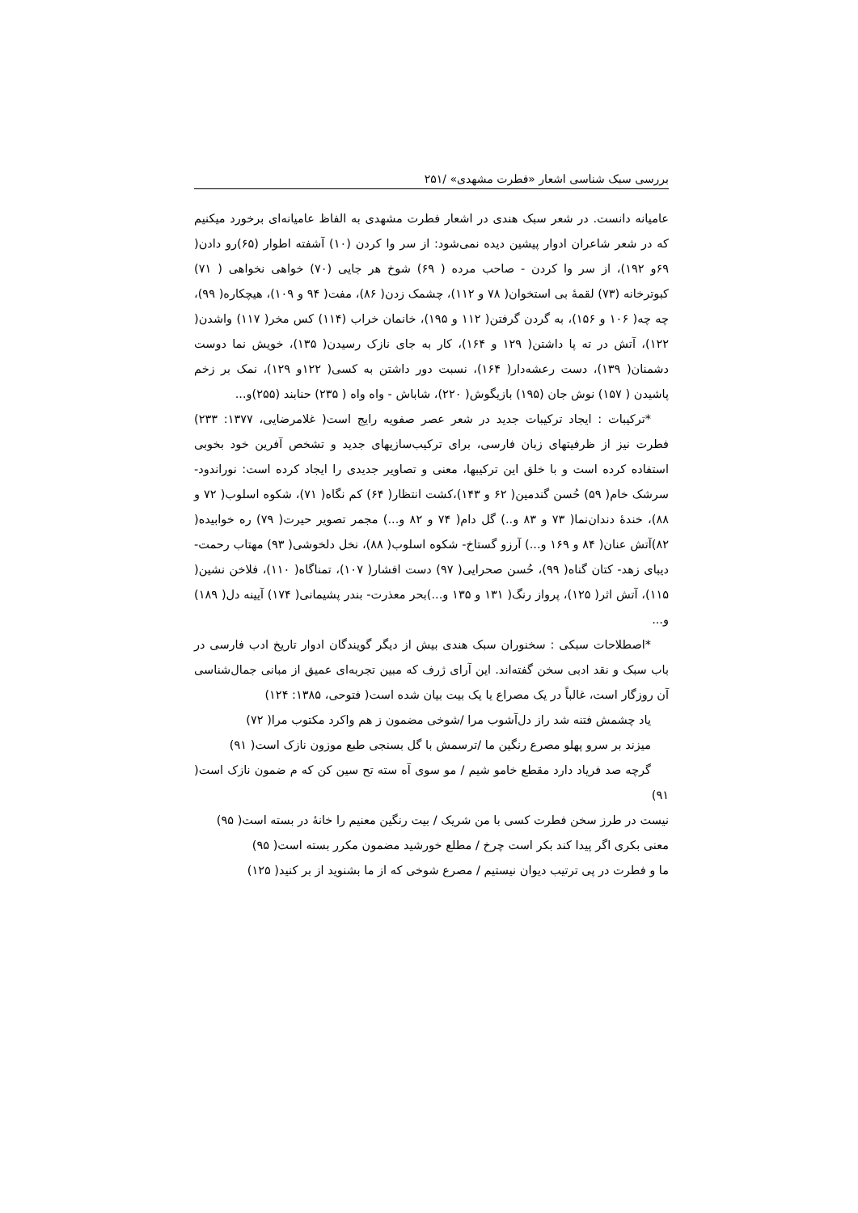بررسی سبک شناسی اشعار «فطرت مشهدی» /۲۵۱
عامیانه دانست. در شعر سبک هندی در اشعار فطرت مشهدی به الفاظ عامیانه‌ای برخورد میکنیم که در شعر شاعران ادوار پیشین دیده نمی‌شود: از سر وا کردن (۱۰) آشفته اطوار (۶۵)رو دادن( ۶۹و ۱۹۲)، از سر وا کردن - صاحب مرده ( ۶۹) شوخ هر جایی (۷۰) خواهی نخواهی ( ۷۱) کبوترخانه (۷۳) لقمهٔ بی استخوان( ۷۸ و ۱۱۲)، چشمک زدن( ۸۶)، مفت( ۹۴ و ۱۰۹)، هیچکاره( ۹۹)، چه چه( ۱۰۶ و ۱۵۶)، به گردن گرفتن( ۱۱۲ و ۱۹۵)، خانمان خراب (۱۱۴) کس مخر( ۱۱۷) واشدن( ۱۲۲)، آتش در ته پا داشتن( ۱۲۹ و ۱۶۴)، کار به جای نازک رسیدن( ۱۳۵)، خویش نما دوست دشمنان( ۱۳۹)، دست رعشه‌دار( ۱۶۴)، نسبت دور داشتن به کسی( ۱۲۲و ۱۲۹)، نمک بر زخم پاشیدن ( ۱۵۷) نوش جان (۱۹۵) بازیگوش( ۲۲۰)، شاباش - واه واه ( ۲۳۵) حنابند (۲۵۵)و...
*ترکیبات : ایجاد ترکیبات جدید در شعر عصر صفویه رایج است( غلامرضایی، ۱۳۷۷: ۲۳۳) فطرت نیز از ظرفیتهای زبان فارسی، برای ترکیب‌سازیهای جدید و تشخص آفرین خود بخوبی استفاده کرده است و با خلق این ترکیبها، معنی و تصاویر جدیدی را ایجاد کرده است: نوراندود- سرشک خام( ۵۹) حُسن گندمین( ۶۲ و ۱۴۳)،کشت انتظار( ۶۴) کم نگاه( ۷۱)، شکوه اسلوب( ۷۲ و ۸۸)، خندهٔ دندان‌نما( ۷۳ و ۸۳ و..) گل دام( ۷۴ و ۸۲ و...) مجمر تصویر حیرت( ۷۹) ره خوابیده( ۸۲)آتش عنان( ۸۴ و ۱۶۹ و...) آرزو گستاخ- شکوه اسلوب( ۸۸)، نخل دلخوشی( ۹۳) مهتاب رحمت- دیبای زهد- کتان گناه( ۹۹)، حُسن صحرایی( ۹۷) دست افشار( ۱۰۷)، تمناگاه( ۱۱۰)، فلاخن نشین( ۱۱۵)، آتش اثر( ۱۲۵)، پرواز رنگ( ۱۳۱ و ۱۳۵ و...)بحر معذرت- بندر پشیمانی( ۱۷۴) آیینه دل( ۱۸۹) و...
*اصطلاحات سبکی : سخنوران سبک هندی بیش از دیگر گویندگان ادوار تاریخ ادب فارسی در باب سبک و نقد ادبی سخن گفته‌اند. این آرای ژرف که مبین تجربه‌ای عمیق از مبانی جمال‌شناسی آن روزگار است، غالباً در یک مصراع یا یک بیت بیان شده است( فتوحی، ۱۳۸۵: ۱۲۴)
یاد چشمش فتنه شد راز دل‌آشوب مرا /شوخی مضمون ز هم واکرد مکتوب مرا( ۷۲)
میزند بر سرو پهلو مصرع رنگین ما /ترسمش با گل بسنجی طبع موزون نازک است( ۹۱)
گرچه صد فریاد دارد مقطع خامو شیم / مو سوی آه سته تح سین کن که م ضمون نازک است( ۹۱)
نیست در طرز سخن فطرت کسی با من شریک / بیت رنگین معنیم را خانهٔ در بسته است( ۹۵)
معنی بکری اگر پیدا کند بکر است چرخ / مطلع خورشید مضمون مکرر بسته است( ۹۵)
ما و فطرت در پی ترتیب دیوان نیستیم / مصرع شوخی که از ما بشنوید از بر کنید( ۱۲۵)